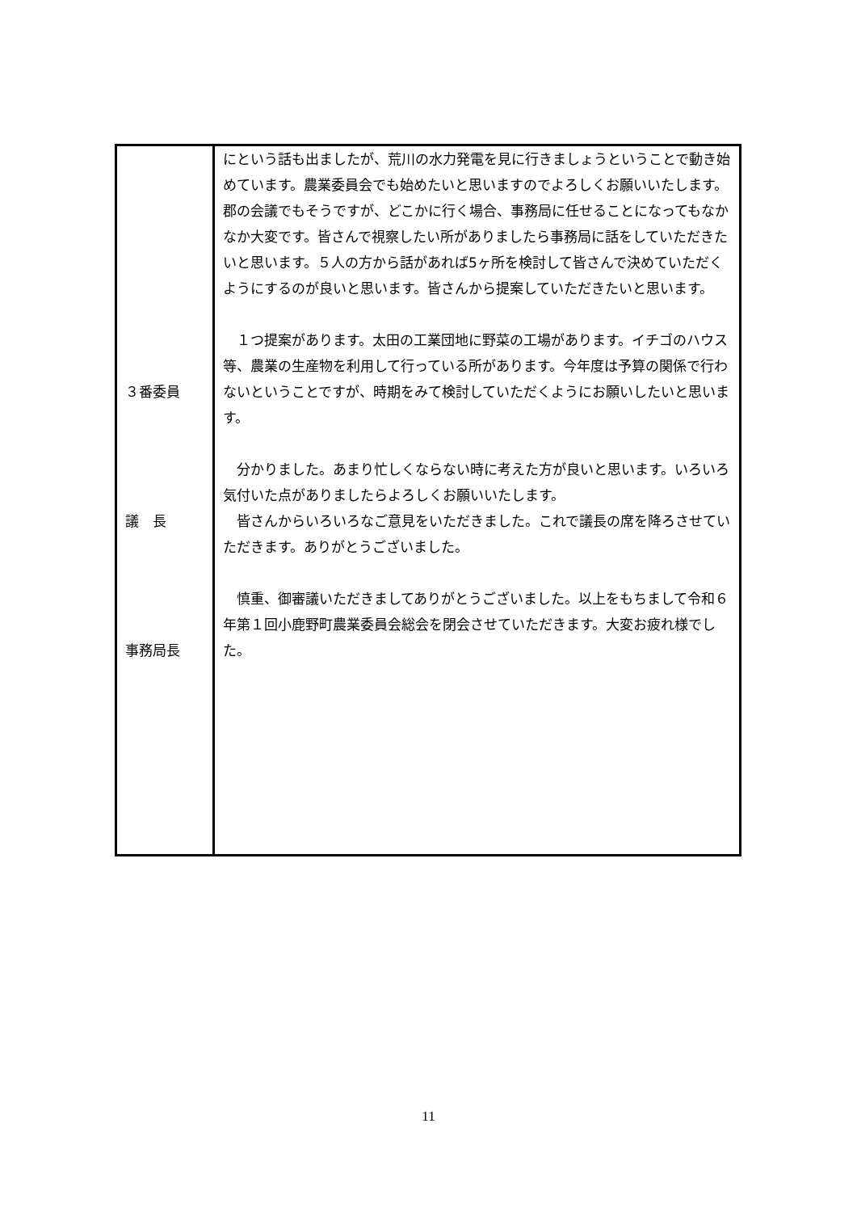| ３番委員 議 長 事務局長 | にという話も出ましたが、荒川の水力発電を見に行きましょうということで動き始めています。農業委員会でも始めたいと思いますのでよろしくお願いいたします。郡の会議でもそうですが、どこかに行く場合、事務局に任せることになってもなかなか大変です。皆さんで視察したい所がありましたら事務局に話をしていただきたいと思います。５人の方から話があれば5ヶ所を検討して皆さんで決めていただくようにするのが良いと思います。皆さんから提案していただきたいと思います。 １つ提案があります。太田の工業団地に野菜の工場があります。イチゴのハウス等、農業の生産物を利用して行っている所があります。今年度は予算の関係で行わないということですが、時期をみて検討していただくようにお願いしたいと思います。 分かりました。あまり忙しくならない時に考えた方が良いと思います。いろいろ気付いた点がありましたらよろしくお願いいたします。 皆さんからいろいろなご意見をいただきました。これで議長の席を降ろさせていただきます。ありがとうございました。 慎重、御審議いただきましてありがとうございました。以上をもちまして令和６年第１回小鹿野町農業委員会総会を閉会させていただきます。大変お疲れ様でした。 |
11